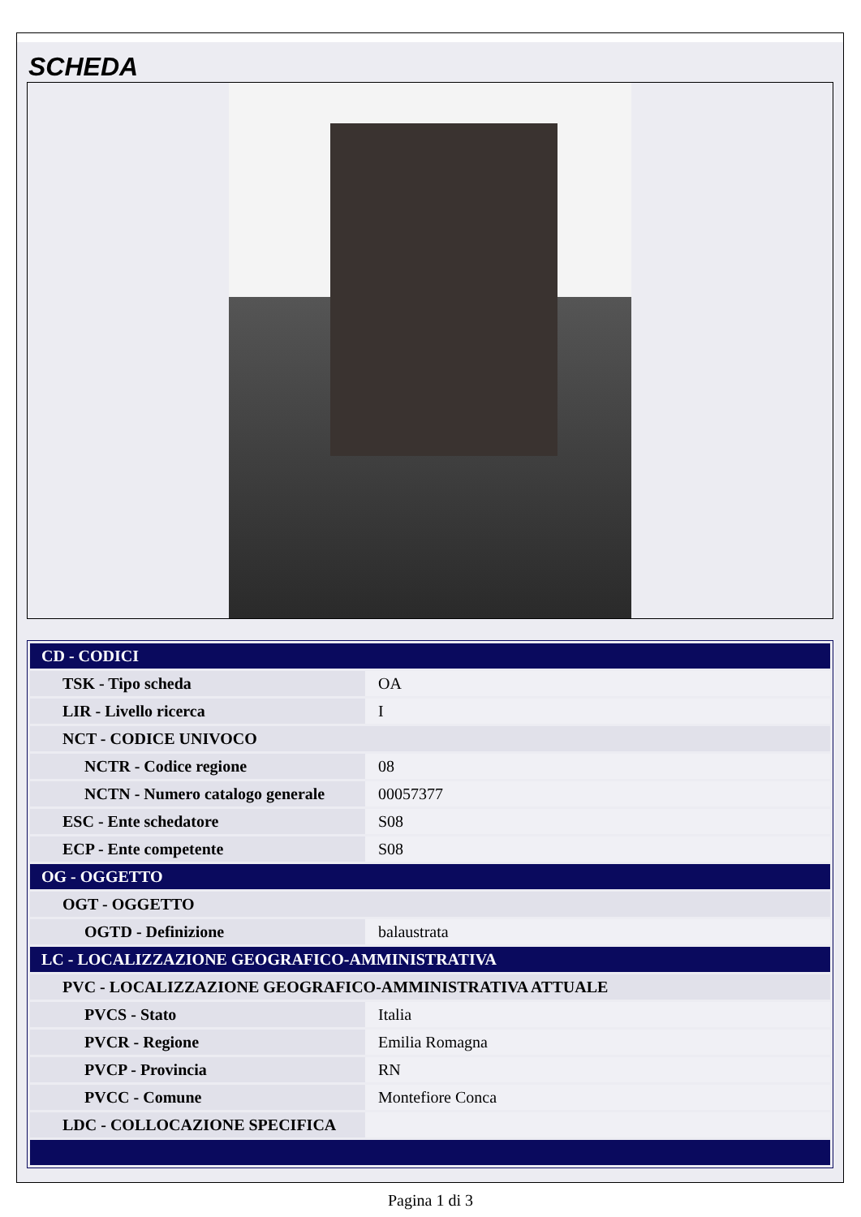SCHEDA
| CD - CODICI | |
| TSK - Tipo scheda | OA |
| LIR - Livello ricerca | I |
| NCT - CODICE UNIVOCO | |
| NCTR - Codice regione | 08 |
| NCTN - Numero catalogo generale | 00057377 |
| ESC - Ente schedatore | S08 |
| ECP - Ente competente | S08 |
| OG - OGGETTO | |
| OGT - OGGETTO | |
| OGTD - Definizione | balaustrata |
| LC - LOCALIZZAZIONE GEOGRAFICO-AMMINISTRATIVA | |
| PVC - LOCALIZZAZIONE GEOGRAFICO-AMMINISTRATIVA ATTUALE | |
| PVCS - Stato | Italia |
| PVCR - Regione | Emilia Romagna |
| PVCP - Provincia | RN |
| PVCC - Comune | Montefiore Conca |
| LDC - COLLOCAZIONE SPECIFICA | |
Pagina 1 di 3